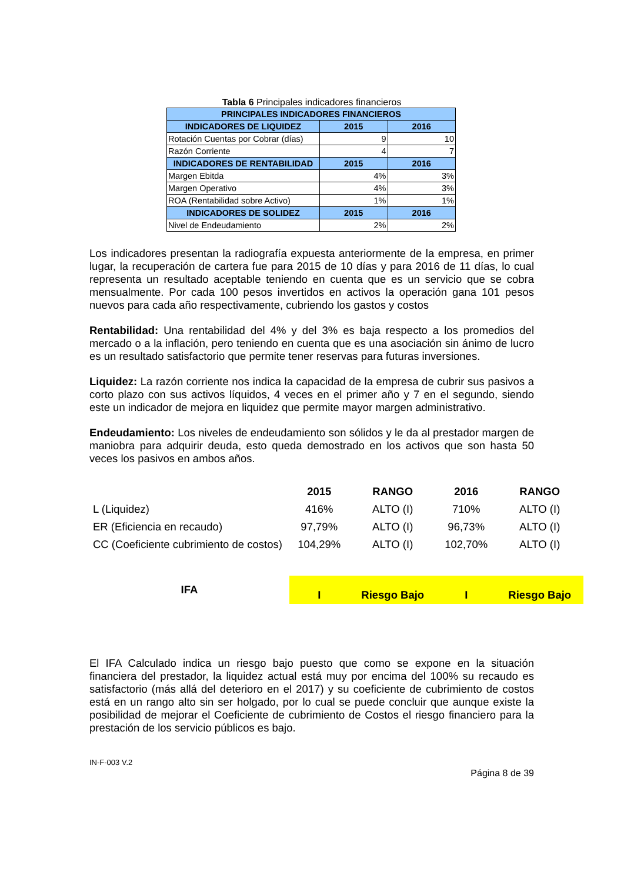Tabla 6 Principales indicadores financieros
| PRINCIPALES INDICADORES FINANCIEROS | | |
| --- | --- | --- |
| INDICADORES DE LIQUIDEZ | 2015 | 2016 |
| Rotación Cuentas por Cobrar (días) | 9 | 10 |
| Razón Corriente | 4 | 7 |
| INDICADORES DE RENTABILIDAD | 2015 | 2016 |
| Margen Ebitda | 4% | 3% |
| Margen Operativo | 4% | 3% |
| ROA (Rentabilidad sobre Activo) | 1% | 1% |
| INDICADORES DE SOLIDEZ | 2015 | 2016 |
| Nivel de Endeudamiento | 2% | 2% |
Los indicadores presentan la radiografía expuesta anteriormente de la empresa, en primer lugar, la recuperación de cartera fue para 2015 de 10 días y para 2016 de 11 días, lo cual representa un resultado aceptable teniendo en cuenta que es un servicio que se cobra mensualmente. Por cada 100 pesos invertidos en activos la operación gana 101 pesos nuevos para cada año respectivamente, cubriendo los gastos y costos
Rentabilidad: Una rentabilidad del 4% y del 3% es baja respecto a los promedios del mercado o a la inflación, pero teniendo en cuenta que es una asociación sin ánimo de lucro es un resultado satisfactorio que permite tener reservas para futuras inversiones.
Liquidez: La razón corriente nos indica la capacidad de la empresa de cubrir sus pasivos a corto plazo con sus activos líquidos, 4 veces en el primer año y 7 en el segundo, siendo este un indicador de mejora en liquidez que permite mayor margen administrativo.
Endeudamiento: Los niveles de endeudamiento son sólidos y le da al prestador margen de maniobra para adquirir deuda, esto queda demostrado en los activos que son hasta 50 veces los pasivos en ambos años.
| | 2015 | RANGO | 2016 | RANGO |
| --- | --- | --- | --- | --- |
| L (Liquidez) | 416% | ALTO (I) | 710% | ALTO (I) |
| ER (Eficiencia en recaudo) | 97,79% | ALTO (I) | 96,73% | ALTO (I) |
| CC (Coeficiente cubrimiento de costos) | 104,29% | ALTO (I) | 102,70% | ALTO (I) |
| IFA | I | Riesgo Bajo | I | Riesgo Bajo |
El IFA Calculado indica un riesgo bajo puesto que como se expone en la situación financiera del prestador, la liquidez actual está muy por encima del 100% su recaudo es satisfactorio (más allá del deterioro en el 2017) y su coeficiente de cubrimiento de costos está en un rango alto sin ser holgado, por lo cual se puede concluir que aunque existe la posibilidad de mejorar el Coeficiente de cubrimiento de Costos el riesgo financiero para la prestación de los servicio públicos es bajo.
IN-F-003 V.2
Página 8 de 39